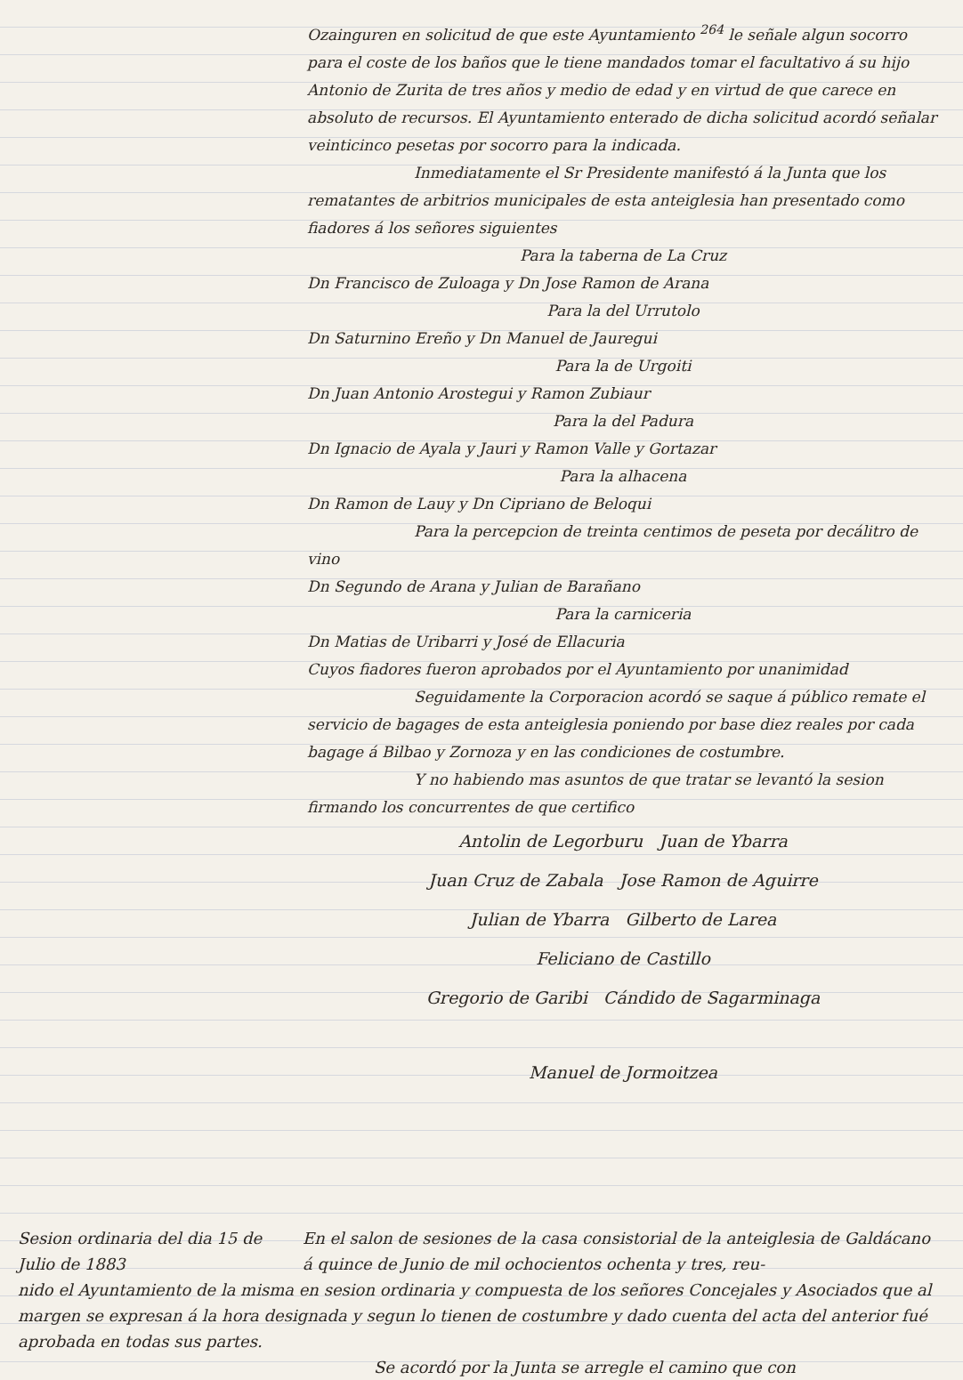Ozainguren en solicitud de que este Ayuntamiento <sup>264</sup> le señale algun socorro para el coste de los baños que le tiene mandados tomar el facultativo á su hijo Antonio de Zurita de tres años y medio de edad y en virtud de que carece en absoluto de recursos. El Ayuntamiento enterado de dicha solicitud acordó señalar veinticinco pesetas por socorro para la indicada.
Inmediatamente el Sr Presidente manifestó á la Junta que los rematantes de arbitrios municipales de esta anteiglesia han presentado como fiadores á los señores siguientes
Para la taberna de La Cruz
Dn Francisco de Zuloaga y Dn Jose Ramon de Arana
Para la del Urrutolo
Dn Saturnino Ereño y Dn Manuel de Jauregui
Para la de Urgoiti
Dn Juan Antonio Arostegui y Ramon Zubiaur
Para la del Padura
Dn Ignacio de Ayala y Jauri y Ramon Valle y Gortazar
Para la alhacena
Dn Ramon de Lauy y Dn Cipriano de Beloqui
Para la percepcion de treinta centimos de peseta por decálitro de vino
Dn Segundo de Arana y Julian de Barañano
Para la carniceria
Dn Matias de Uribarri y José de Ellacuria
Cuyos fiadores fueron aprobados por el Ayuntamiento por unanimidad
Seguidamente la Corporacion acordó se saque á público remate el servicio de bagages de esta anteiglesia poniendo por base diez reales por cada bagage á Bilbao y Zornoza y en las condiciones de costumbre.
Y no habiendo mas asuntos de que tratar se levantó la sesion firmando los concurrentes de que certifico
Antolin de Legorburu Juan de Ybarra
Juan Cruz de Zabala Jose Ramon de Aguirre
Julian de Ybarra Gilberto de Larea
Feliciano de Castillo
Gregorio de Garibi Cándido de Sagarminaga
Manuel de Jormoitzea
Sesion ordinaria del dia 15 de Julio de 1883
En el salon de sesiones de la casa consistorial de la anteiglesia de Galdácano á quince de Junio de mil ochocientos ochenta y tres, reu-
nido el Ayuntamiento de la misma en sesion ordinaria y compuesta de los señores Concejales y Asociados que al margen se expresan á la hora designada y segun lo tienen de costumbre y dado cuenta del acta del anterior fué aprobada en todas sus partes.
Se acordó por la Junta se arregle el camino que con